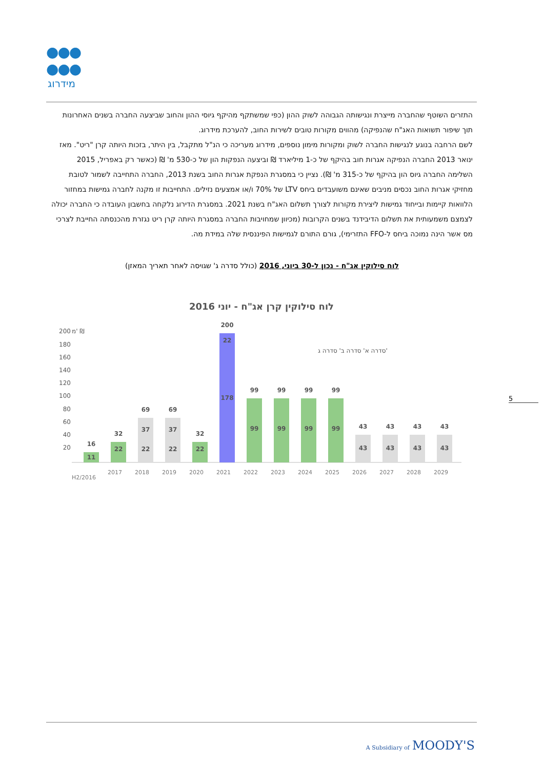●●●
●●●
מידרוג
התזרים השוטף שהחברה מייצרת ונגישותה הגבוהה לשוק ההון (כפי שמשתקף מהיקף גיוסי ההון והחוב שביצעה החברה בשנים האחרונות תוך שיפור תשואות האג"ח שהנפיקה) מהווים מקורות טובים לשירות החוב, להערכת מידרוג.
לשם הרחבה בנוגע לנגישות החברה לשוק ומקורות מימון נוספים, מידרוג מעריכה כי הנ"ל מתקבל, בין היתר, בזכות היותה קרן "ריט". מאז ינואר 2013 החברה הנפיקה אגרות חוב בהיקף של כ-1 מיליארד ₪ וביצעה הנפקות הון של כ-530 מ' ₪ (כאשר רק באפריל, 2015 השלימה החברה גיוס הון בהיקף של כ-315 מ' ₪). נציין כי במסגרת הנפקת אגרות החוב בשנת 2013, החברה התחייבה לשמור לטובת מחזיקי אגרות החוב נכסים מניבים שאינם משועבדים ביחס LTV של 70% ו/או אמצעים נזילים. התחייבות זו מקנה לחברה גמישות במחזור הלוואות קיימות ובייחוד גמישות ליצירת מקורות לצורך תשלום האג"ח בשנת 2021. במסגרת הדירוג נלקחה בחשבון העובדה כי החברה יכולה לצמצם משמעותית את תשלום הדיבידנד בשנים הקרובות (מכיוון שמחויבות החברה במסגרת היותה קרן ריט נגזרת מהכנסתה החייבת לצרכי מס אשר הינה נמוכה ביחס ל-FFO התזרימי), גורם התורם לגמישות הפיננסית שלה במידת מה.
לוח סילוקין אג"ח - נכון ל-30 ביוני, 2016 (כולל סדרה ג' שגויסה לאחר תאריך המאזן)
לוח סילוקין קרן אג"ח - יוני 2016
מ' ₪
200
180
160
140
120
100
80
60
40
20
סדרה א' סדרה ב' סדרה ג'
16
11
32
22
69
37
22
69
37
22
32
22
200
22
178
99
99
99
99
99
99
99
99
43
43
43
43
43
43
43
43
H2/2016
2017
2018
2019
2020
2021
2022
2023
2024
2025
2026
2027
2028
2029
5
A Subsidiary of MOODY'S